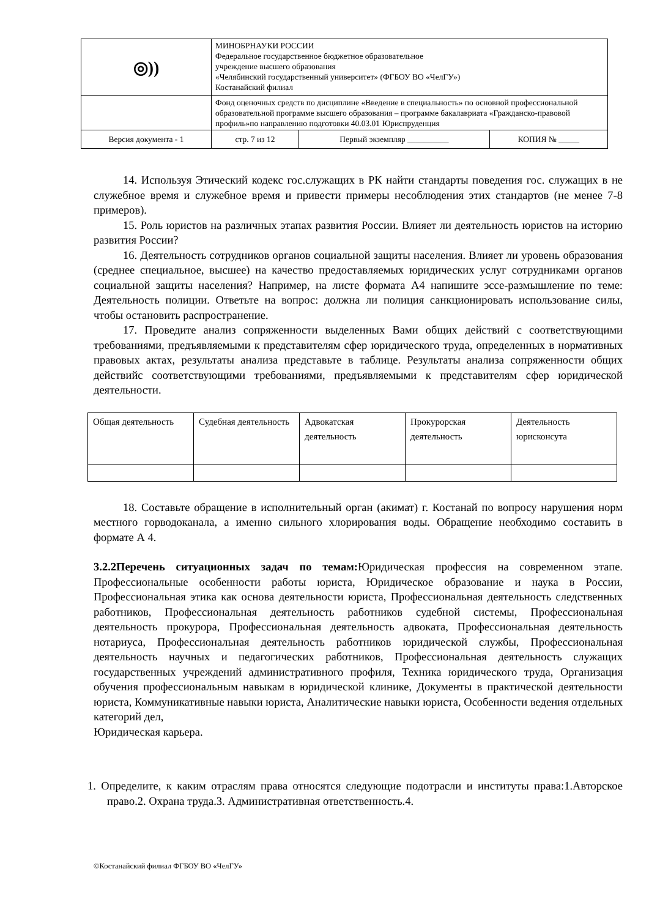| ◎)) | МИНОБРНАУКИ РОССИИ Федеральное государственное бюджетное образовательное учреждение высшего образования «Челябинский государственный университет» (ФГБОУ ВО «ЧелГУ») Костанайский филиал | | |
| | Фонд оценочных средств по дисциплине «Введение в специальность» по основной профессиональной образовательной программе высшего образования – программе бакалавриата «Гражданско-правовой профиль»по направлению подготовки 40.03.01 Юриспруденция | | |
| Версия документа - 1 | стр. 7 из 12 | Первый экземпляр __________ | КОПИЯ № _____ |
14. Используя Этический кодекс гос.служащих в РК найти стандарты поведения гос. служащих в не служебное время и служебное время и привести примеры несоблюдения этих стандартов (не менее 7-8 примеров).
15. Роль юристов на различных этапах развития России. Влияет ли деятельность юристов на историю развития России?
16. Деятельность сотрудников органов социальной защиты населения. Влияет ли уровень образования (среднее специальное, высшее) на качество предоставляемых юридических услуг сотрудниками органов социальной защиты населения? Например, на листе формата А4 напишите эссе-размышление по теме: Деятельность полиции. Ответьте на вопрос: должна ли полиция санкционировать использование силы, чтобы остановить распространение.
17. Проведите анализ сопряженности выделенных Вами общих действий с соответствующими требованиями, предъявляемыми к представителям сфер юридического труда, определенных в нормативных правовых актах, результаты анализа представьте в таблице. Результаты анализа сопряженности общих действийс соответствующими требованиями, предъявляемыми к представителям сфер юридической деятельности.
| Общая деятельность | Судебная деятельность | Адвокатская деятельность | Прокурорская деятельность | Деятельность юрисконсута |
18. Составьте обращение в исполнительный орган (акимат) г. Костанай по вопросу нарушения норм местного горводоканала, а именно сильного хлорирования воды. Обращение необходимо составить в формате А 4.
3.2.2Перечень ситуационных задач по темам: Юридическая профессия на современном этапе. Профессиональные особенности работы юриста, Юридическое образование и наука в России, Профессиональная этика как основа деятельности юриста, Профессиональная деятельность следственных работников, Профессиональная деятельность работников судебной системы, Профессиональная деятельность прокурора, Профессиональная деятельность адвоката, Профессиональная деятельность нотариуса, Профессиональная деятельность работников юридической службы, Профессиональная деятельность научных и педагогических работников, Профессиональная деятельность служащих государственных учреждений административного профиля, Техника юридического труда, Организация обучения профессиональным навыкам в юридической клинике, Документы в практической деятельности юриста, Коммуникативные навыки юриста, Аналитические навыки юриста, Особенности ведения отдельных категорий дел,
Юридическая карьера.
1. Определите, к каким отраслям права относятся следующие подотрасли и институты права:1.Авторское право.2. Охрана труда.3. Административная ответственность.4.
©Костанайский филиал ФГБОУ ВО «ЧелГУ»